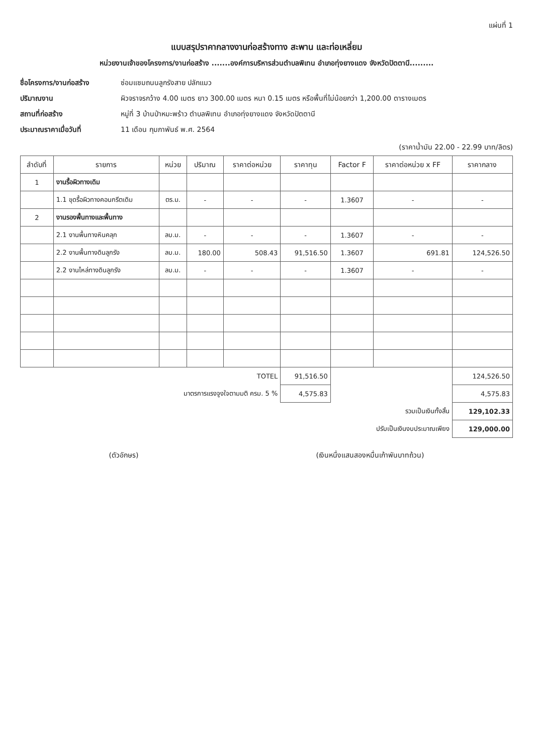แผ่นที่ 1
แบบสรุปราคากลางงานก่อสร้างทาง สะพาน และท่อเหลี่ยม
หน่วยงานเจ้าของโครงการ/งานก่อสร้าง .......องค์การบริหารส่วนตำบลพิเทน อำเภอทุ่งยางแดง จังหวัดปัตตานี.........
ชื่อโครงการ/งานก่อสร้าง ซ่อมแซมถนนลูกรังสาย ปลักแมว ปริมาณงาน ผิวจราจรกว้าง 4.00 เมตร ยาว 300.00 เมตร หนา 0.15 เมตร หรือพื้นที่ไม่น้อยกว่า 1,200.00 ตารางเมตร สถานที่ก่อสร้าง หมู่ที่ 3 บ้านป่าหมะพร้าว ตำบลพิเทน อำเภอทุ่งยางแดง จังหวัดปัตตานี ประมาณราคาเมื่อวันที่ 11 เดือน กุมภาพันธ์ พ.ศ. 2564
(ราคาน้ำมัน 22.00 - 22.99 บาท/ลิตร)
| ลำดับที่ | รายการ | หน่วย | ปริมาณ | ราคาต่อหน่วย | ราคาทุน | Factor F | ราคาต่อหน่วย x FF | ราคากลาง |
| --- | --- | --- | --- | --- | --- | --- | --- | --- |
| 1 | งานรื้อผิวทางเดิม | | | | | | | |
| | 1.1 ขุดรื้อผิวทางคอนกรีตเดิม | ตร.ม. | - | - | - | 1.3607 | - | - |
| 2 | งานรองพื้นทางและพื้นทาง | | | | | | | |
| | 2.1 งานพื้นทางหินคลุก | ลบ.ม. | - | - | - | 1.3607 | - | - |
| | 2.2 งานพื้นทางดินลูกรัง | ลบ.ม. | 180.00 | 508.43 | 91,516.50 | 1.3607 | 691.81 | 124,526.50 |
| | 2.2 งานไหล่ทางดินลูกรัง | ลบ.ม. | - | - | - | 1.3607 | - | - |
| | | TOTEL | | | 91,516.50 | | | 124,526.50 |
| | มาตรการแรงจูงใจตามมติ ครม. 5 % | | | | 4,575.83 | | | 4,575.83 |
| | รวมเป็นเงินทั้งสิ้น | | | | | | | 129,102.33 |
| | ปรับเป็นเงินงบประมาณเพียง | | | | | | | 129,000.00 |
(ตัวอักษร) (เงินหนึ่งแสนสองหมื่นเก้าพันบาทถ้วน)